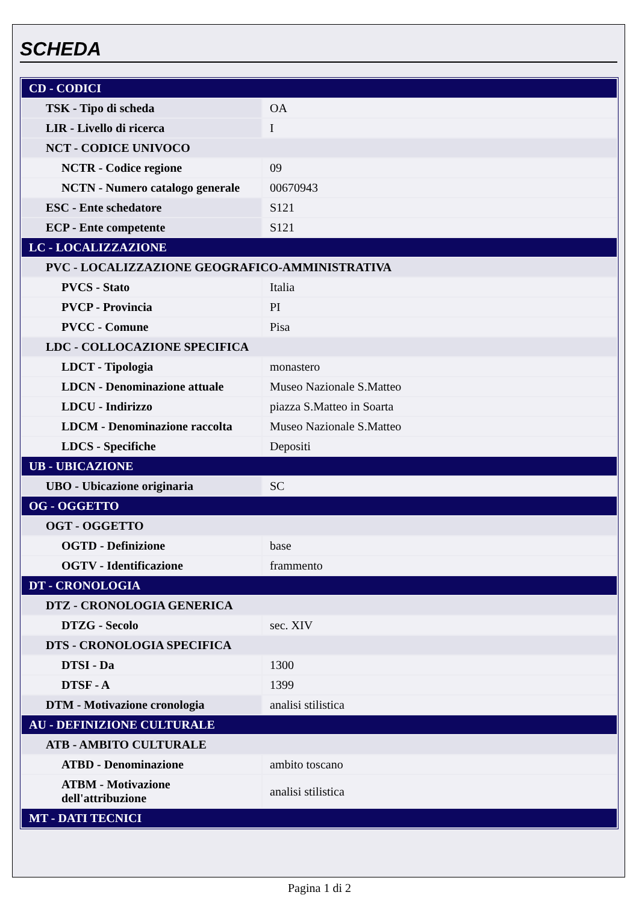SCHEDA
| CD - CODICI | |
| TSK - Tipo di scheda | OA |
| LIR - Livello di ricerca | I |
| NCT - CODICE UNIVOCO | |
| NCTR - Codice regione | 09 |
| NCTN - Numero catalogo generale | 00670943 |
| ESC - Ente schedatore | S121 |
| ECP - Ente competente | S121 |
| LC - LOCALIZZAZIONE | |
| PVC - LOCALIZZAZIONE GEOGRAFICO-AMMINISTRATIVA | |
| PVCS - Stato | Italia |
| PVCP - Provincia | PI |
| PVCC - Comune | Pisa |
| LDC - COLLOCAZIONE SPECIFICA | |
| LDCT - Tipologia | monastero |
| LDCN - Denominazione attuale | Museo Nazionale S.Matteo |
| LDCU - Indirizzo | piazza S.Matteo in Soarta |
| LDCM - Denominazione raccolta | Museo Nazionale S.Matteo |
| LDCS - Specifiche | Depositi |
| UB - UBICAZIONE | |
| UBO - Ubicazione originaria | SC |
| OG - OGGETTO | |
| OGT - OGGETTO | |
| OGTD - Definizione | base |
| OGTV - Identificazione | frammento |
| DT - CRONOLOGIA | |
| DTZ - CRONOLOGIA GENERICA | |
| DTZG - Secolo | sec. XIV |
| DTS - CRONOLOGIA SPECIFICA | |
| DTSI - Da | 1300 |
| DTSF - A | 1399 |
| DTM - Motivazione cronologia | analisi stilistica |
| AU - DEFINIZIONE CULTURALE | |
| ATB - AMBITO CULTURALE | |
| ATBD - Denominazione | ambito toscano |
| ATBM - Motivazione dell'attribuzione | analisi stilistica |
| MT - DATI TECNICI | |
Pagina 1 di 2